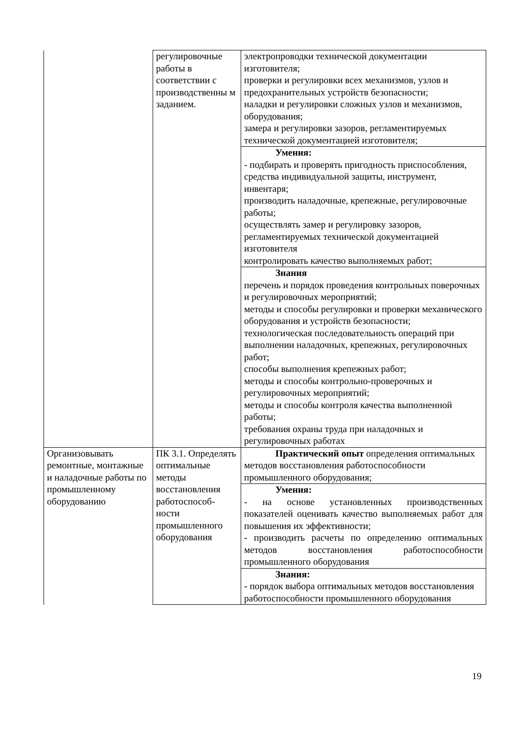| | регулировочные работы в соответствии с производственны м заданием. | электропроводки технической документации изготовителя; проверки и регулировки всех механизмов, узлов и предохранительных устройств безопасности; наладки и регулировки сложных узлов и механизмов, оборудования; замера и регулировки зазоров, регламентируемых технической документацией изготовителя; |
| | | Умения: - подбирать и проверять пригодность приспособления, средства индивидуальной защиты, инструмент, инвентаря; производить наладочные, крепежные, регулировочные работы; осуществлять замер и регулировку зазоров, регламентируемых технической документацией изготовителя контролировать качество выполняемых работ; |
| | | Знания перечень и порядок проведения контрольных поверочных и регулировочных мероприятий; методы и способы регулировки и проверки механического оборудования и устройств безопасности; технологическая последовательность операций при выполнении наладочных, крепежных, регулировочных работ; способы выполнения крепежных работ; методы и способы контрольно-проверочных и регулировочных мероприятий; методы и способы контроля качества выполненной работы; требования охраны труда при наладочных и регулировочных работах |
| Организовывать ремонтные, монтажные и наладочные работы по промышленному оборудованию | ПК 3.1. Определять оптимальные методы восстановления работоспособ-ности промышленного оборудования | Практический опыт определения оптимальных методов восстановления работоспособности промышленного оборудования; |
| | | Умения: - на основе установленных производственных показателей оценивать качество выполняемых работ для повышения их эффективности; - производить расчеты по определению оптимальных методов восстановления работоспособности промышленного оборудования |
| | | Знания: - порядок выбора оптимальных методов восстановления работоспособности промышленного оборудования |
19